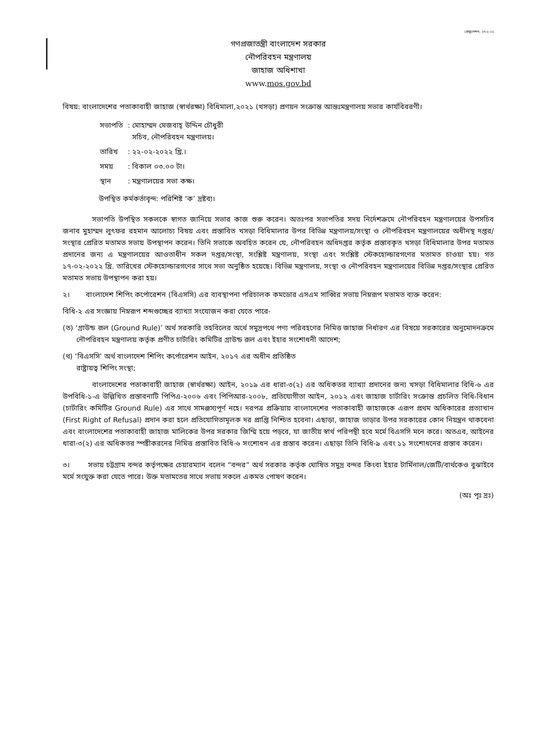রেজুলেশন, ২৭-২-২২
গণপ্রজাতন্ত্রী বাংলাদেশ সরকার
নৌপরিবহন মন্ত্রণালয়
জাহাজ অধিশাখা
www.mos.gov.bd
বিষয়: বাংলাদেশের পতাকাবাহী জাহাজ (স্বার্থরক্ষা) বিধিমালা,২০২১ (খসড়া) প্রণয়ন সংক্রান্ত আন্তঃমন্ত্রণালয় সভার কার্যবিবরণী।
| সভাপতি | : মোহাম্মদ মেজবাহ্ উদ্দিন চৌধুরী সচিব, নৌপরিবহন মন্ত্রণালয়। |
| তারিখ | : ২২-০২-২০২২ খ্রি.। |
| সময় | : বিকাল ০৩.০০ টা। |
| স্থান | : মন্ত্রণালয়ের সভা কক্ষ। |
উপস্থিত কর্মকর্তাবৃন্দ: পরিশিষ্ট ‘ক’ দ্রষ্টব্য।
সভাপতি উপস্থিত সকলকে স্বাগত জানিয়ে সভার কাজ শুরু করেন। অতঃপর সভাপতির সদয় নির্দেশক্রমে নৌপরিবহন মন্ত্রণালয়ের উপসচিব জনাব মুহাম্মদ লুৎফর রহমান আলোচ্য বিষয় এবং প্রস্তাবিত খসড়া বিধিমালার উপর বিভিন্ন মন্ত্রণালয়/সংস্থা ও নৌপরিবহন মন্ত্রণালয়ের অধীনস্থ দপ্তর/সংস্থার প্রেরিত মতামত সভায় উপস্থাপন করেন। তিনি সভাকে অবহিত করেন যে, নৌপরিবহন অধিদপ্তর কর্তৃক প্রস্তাবকৃত খসড়া বিধিমালার উপর মতামত প্রদানের জন্য এ মন্ত্রণালয়ের আওতাধীন সকল দপ্তর/সংস্থা, সংশ্লিষ্ট মন্ত্রণালয়, সংস্থা এবং সংশ্লিষ্ট স্টেকহোল্ডারগণের মতামত চাওয়া হয়। গত ১৭-০২-২০২২ খ্রি. তারিখের স্টেকহোল্ডারগণের সাথে সভা অনুষ্ঠিত হয়েছে। বিভিন্ন মন্ত্রণালয়, সংস্থা ও নৌপরিবহন মন্ত্রণালয়ের বিভিন্ন দপ্তর/সংস্থার প্রেরিত মতামত সভায় উপস্থাপন করা হয়।
২। বাংলাদেশ শিপিং কর্পোরেশন (বিএসসি) এর ব্যবস্থাপনা পরিচালক কমডোর এসএম সাব্বির সভায় নিম্নরূপ মতামত ব্যক্ত করেন:
বিধি-২ এর সংজ্ঞায় নিম্নরূপ শব্দগুচ্ছের ব্যাখ্যা সংযোজন করা যেতে পারে-
(ত) ‘গ্রাউন্ড রূল (Ground Rule)’ অর্থ সরকারি তহবিলের অর্থে সমুদ্রপথে পণ্য পরিবহণের নিমিত্ত জাহাজ নির্ধারণ এর বিষয়ে সরকারের অনুমোদনক্রমে নৌপরিবহন মন্ত্রণালয় কর্তৃক প্রণীত চার্টারিং কমিটির গ্রাউন্ড রূল এবং ইহার সংশোধনী আদেশ;
(থ) ‘বিএসসি’ অর্থ বাংলাদেশ শিপিং কর্পোরেশন আইন, ২০১৭ এর অধীন প্রতিষ্ঠিত
রাষ্ট্রায়ত্ব শিপিং সংস্থা;
বাংলাদেশের পতাকাবাহী জাহাজ (স্বার্থরক্ষা) আইন, ২০১৯ এর ধারা-৩(২) এর অধিকতর ব্যাখ্যা প্রদানের জন্য খসড়া বিধিমালার বিধি-৬ এর উপবিধি-১-এ উল্লিখিত প্রস্তাবনাটি পিপিএ-২০০৬ এবং পিপিআর-২০০৮, প্রতিযোগীতা আইন, ২০১২ এবং জাহাজ চার্টারিং সংক্রান্ত প্রচলিত বিধি-বিধান (চার্টারিং কমিটির Ground Rule) এর সাথে সামঞ্জস্যপূর্ণ নহে। দরপত্র প্রক্রিয়ায় বাংলাদেশের পতাকাবাহী জাহাজকে এরূপ প্রথম অধিকারের প্রত্যাখান (First Right of Refusal) প্রদান করা হলে প্রতিযোগিতামূলক দর প্রাপ্তি নিশ্চিত হবেনা। এছাড়া, জাহাজ ভাড়ার উপর সরকারের কোন নিয়ন্ত্রন থাকবেনা এবং বাংলাদেশের পতাকাবাহী জাহাজ মালিকের উপর সরকার জিম্মি হয়ে পড়বে, যা জাতীয় স্বার্থ পরিপন্থী হবে মর্মে বিএসসি মনে করে। অতএব, আইনের ধারা-৩(২) এর অধিকতর স্পষ্টীকরনের নিমিত্ত প্রস্তাবিত বিধি-৬ সংশোধন এর প্রস্তাব করেন। এছাড়া তিনি বিধি-৯ এবং ১১ সংশোধনের প্রস্তাব করেন।
৩। সভায় চট্টগ্রাম বন্দর কর্তৃপক্ষের চেয়ারম্যান বলেন “বন্দর” অর্থ সরকার কর্তৃক ঘোষিত সমুদ্র বন্দর কিংবা ইহার টার্মিনাল/জেটি/বার্থকেও বুঝাইবে মর্মে সংযুক্ত করা যেতে পারে। উক্ত মতামতের সাথে সভায় সকলে একমত পোষণ করেন।
(অঃ পৃঃ দ্রঃ)